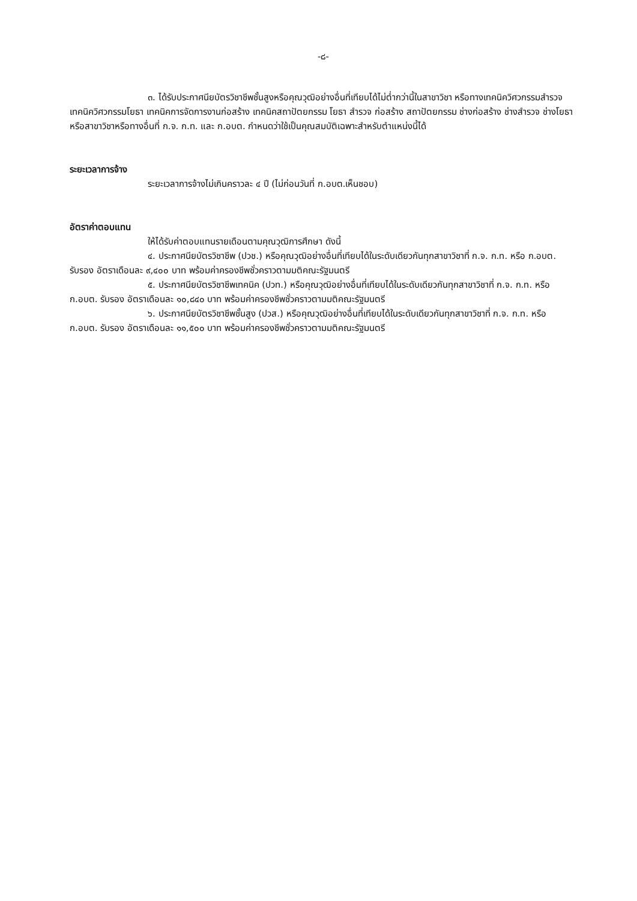-๘-
๓. ได้รับประกาศนียบัตรวิชาชีพชั้นสูงหรือคุณวุฒิอย่างอื่นที่เทียบได้ไม่ต่ำกว่านี้ในสาขาวิชา หรือทางเทคนิควิศวกรรมสำรวจ เทคนิควิศวกรรมโยธา เทคนิคการจัดการงานก่อสร้าง เทคนิคสถาปัตยกรรม โยธา สำรวจ ก่อสร้าง สถาปัตยกรรม ช่างก่อสร้าง ช่างสำรวจ ช่างโยธา หรือสาขาวิชาหรือทางอื่นที่ ก.จ. ก.ท. และ ก.อบต. กำหนดว่าใช้เป็นคุณสมบัติเฉพาะสำหรับตำแหน่งนี้ได้
ระยะเวลาการจ้าง
ระยะเวลาการจ้างไม่เกินคราวละ ๔ ปี (ไม่ก่อนวันที่ ก.อบต.เห็นชอบ)
อัตราค่าตอบแทน
ให้ได้รับค่าตอบแทนรายเดือนตามคุณวุฒิการศึกษา ดังนี้
๔. ประกาศนียบัตรวิชาชีพ (ปวช.) หรือคุณวุฒิอย่างอื่นที่เทียบได้ในระดับเดียวกันทุกสาขาวิชาที่ ก.จ. ก.ท. หรือ ก.อบต. รับรอง อัตราเดือนละ ๙,๔๐๐ บาท พร้อมค่าครองชีพชั่วคราวตามมติคณะรัฐมนตรี
๕. ประกาศนียบัตรวิชาชีพเทคนิค (ปวท.) หรือคุณวุฒิอย่างอื่นที่เทียบได้ในระดับเดียวกันทุกสาขาวิชาที่ ก.จ. ก.ท. หรือ ก.อบต. รับรอง อัตราเดือนละ ๑๐,๘๔๐ บาท พร้อมค่าครองชีพชั่วคราวตามมติคณะรัฐมนตรี
๖. ประกาศนียบัตรวิชาชีพชั้นสูง (ปวส.) หรือคุณวุฒิอย่างอื่นที่เทียบได้ในระดับเดียวกันทุกสาขาวิชาที่ ก.จ. ก.ท. หรือ ก.อบต. รับรอง อัตราเดือนละ ๑๑,๕๐๐ บาท พร้อมค่าครองชีพชั่วคราวตามมติคณะรัฐมนตรี